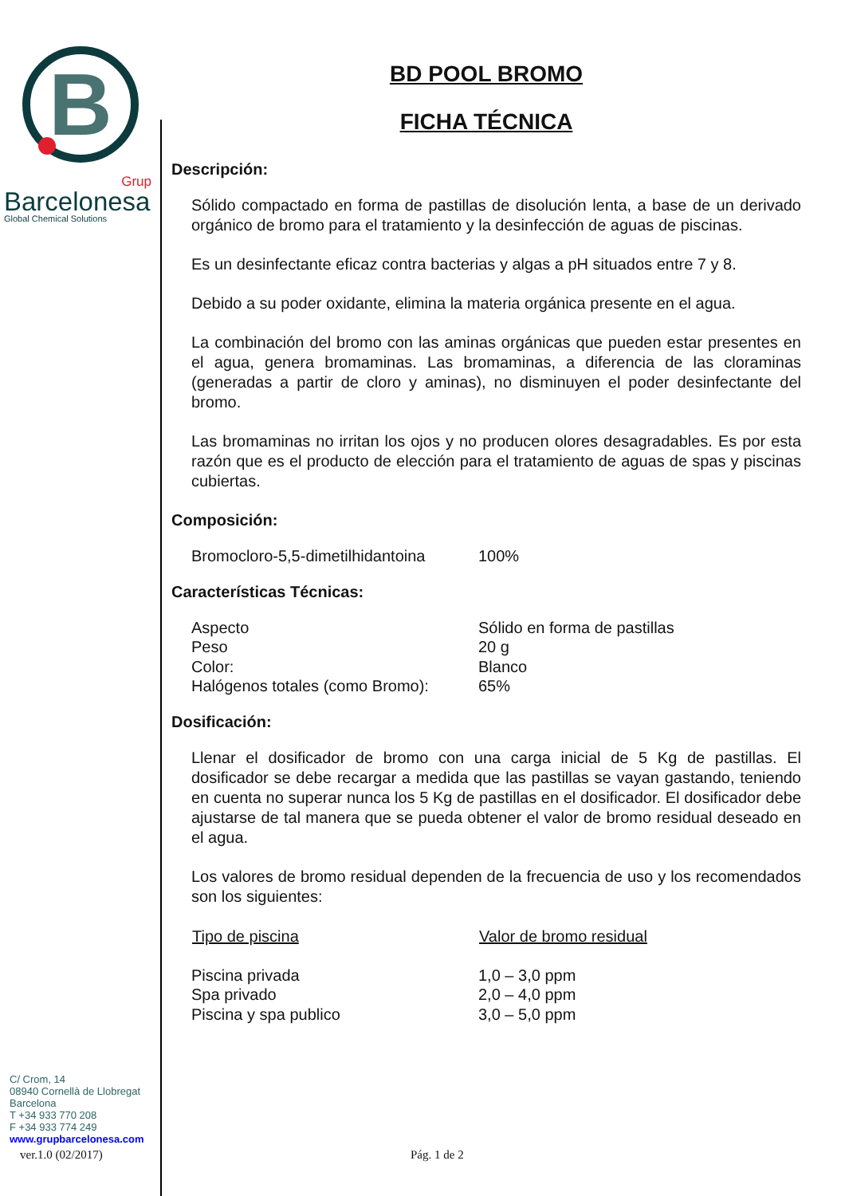B
Grup
Barcelonesa
Global Chemical Solutions
C/ Crom, 14
08940 Cornellà de Llobregat
Barcelona
T +34 933 770 208
F +34 933 774 249
www.grupbarcelonesa.com
BD POOL BROMO
FICHA TÉCNICA
Descripción:
Sólido compactado en forma de pastillas de disolución lenta, a base de un derivado orgánico de bromo para el tratamiento y la desinfección de aguas de piscinas.
Es un desinfectante eficaz contra bacterias y algas a pH situados entre 7 y 8.
Debido a su poder oxidante, elimina la materia orgánica presente en el agua.
La combinación del bromo con las aminas orgánicas que pueden estar presentes en el agua, genera bromaminas. Las bromaminas, a diferencia de las cloraminas (generadas a partir de cloro y aminas), no disminuyen el poder desinfectante del bromo.
Las bromaminas no irritan los ojos y no producen olores desagradables. Es por esta razón que es el producto de elección para el tratamiento de aguas de spas y piscinas cubiertas.
Composición:
| Bromocloro-5,5-dimetilhidantoina | 100% |
Características Técnicas:
| Aspecto | Sólido en forma de pastillas |
| Peso | 20 g |
| Color: | Blanco |
| Halógenos totales (como Bromo): | 65% |
Dosificación:
Llenar el dosificador de bromo con una carga inicial de 5 Kg de pastillas. El dosificador se debe recargar a medida que las pastillas se vayan gastando, teniendo en cuenta no superar nunca los 5 Kg de pastillas en el dosificador. El dosificador debe ajustarse de tal manera que se pueda obtener el valor de bromo residual deseado en el agua.
Los valores de bromo residual dependen de la frecuencia de uso y los recomendados son los siguientes:
| Tipo de piscina | Valor de bromo residual |
| --- | --- |
| Piscina privada | 1,0 – 3,0 ppm |
| Spa privado | 2,0 – 4,0 ppm |
| Piscina y spa publico | 3,0 – 5,0 ppm |
ver.1.0 (02/2017) Pág. 1 de 2